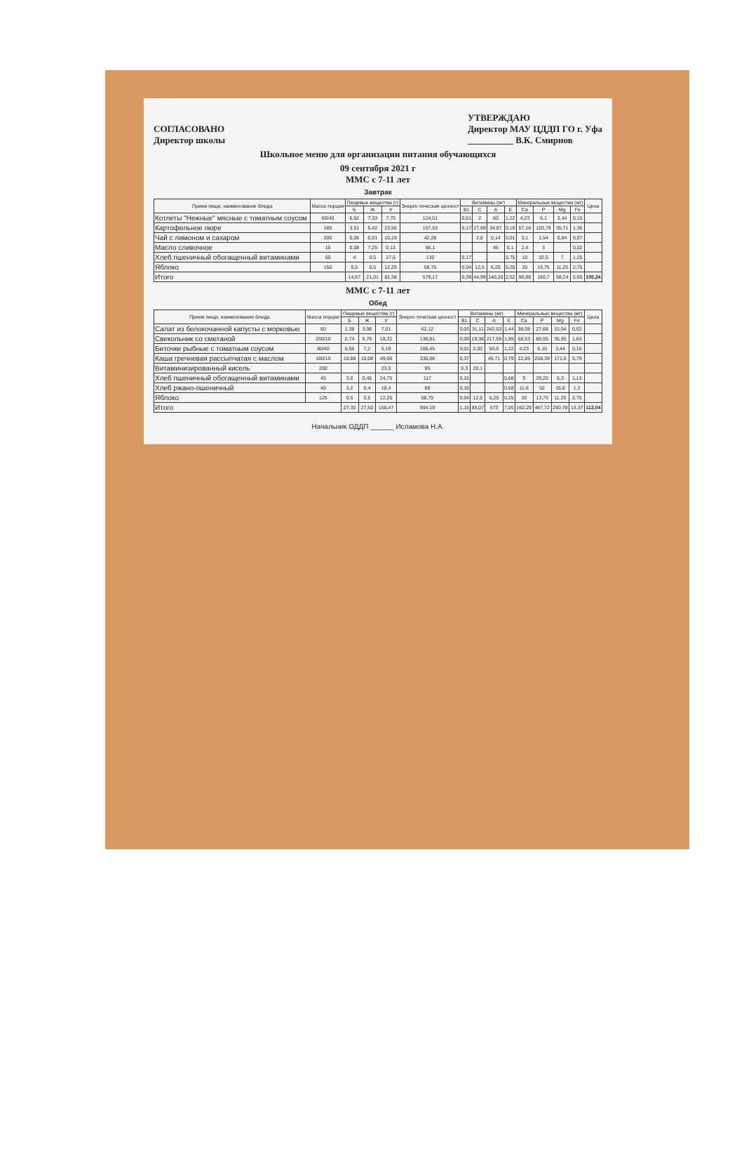СОГЛАСОВАНО
Директор школы
УТВЕРЖДАЮ
Директор МАУ ЦДДП ГО г. Уфа
__________ В.К. Смирнов
Школьное меню для организации питания обучающихся
09 сентября 2021 г
ММС с 7-11 лет
Завтрак
| Прием пищи, наименование блюда | Масса порции | Пищевые вещества (г) | | | Энерге-тическая ценност | Витамины (мг) | | | | Минеральные вещества (мг) | | | | Цена |
| --- | --- | --- | --- | --- | --- | --- | --- | --- | --- | --- | --- | --- | --- | --- |
| | | Б | Ж | У | | В1 | С | А | Е | Ca | P | Mg | Fe | |
| Котлеты "Нежные" мясные с томатным соусом | 60/40 | 6,52 | 7,33 | 7,75 | 124,51 | 0,01 | 2 | 60 | 1,22 | 4,23 | 6,1 | 3,44 | 0,15 | |
| Картофельное пюре | 180 | 3,51 | 5,42 | 23,56 | 157,53 | 0,17 | 27,69 | 34,87 | 0,19 | 57,16 | 103,79 | 35,71 | 1,36 | |
| Чай с лимоном и сахаром | 200 | 0,06 | 0,01 | 10,19 | 42,28 | | 2,8 | 0,14 | 0,01 | 3,1 | 1,54 | 0,84 | 0,07 | |
| Масло сливочное | 15 | 0,08 | 7,25 | 0,13 | 66,1 | | | 45 | 0,1 | 2,4 | 3 | | 0,02 | |
| Хлеб пшеничный обогащенный витаминами | 50 | 4 | 0,5 | 27,5 | 130 | 0,17 | | | 0,75 | 10 | 32,5 | 7 | 1,25 | |
| Яблоко | 150 | 0,5 | 0,5 | 12,25 | 58,75 | 0,04 | 12,5 | 6,25 | 0,25 | 20 | 13,75 | 11,25 | 2,75 | |
| Итого | | 14,67 | 21,01 | 81,38 | 579,17 | 0,39 | 44,99 | 146,26 | 2,52 | 96,89 | 160,7 | 58,24 | 5,60 | 105,24 |
ММС с 7-11 лет
Обед
| Прием пищи, наименование блюда | Масса порции | Пищевые вещества (г) | | | Энерге-тическая ценност | Витамины (мг) | | | | Минеральные вещества (мг) | | | | Цена |
| --- | --- | --- | --- | --- | --- | --- | --- | --- | --- | --- | --- | --- | --- | --- |
| | | Б | Ж | У | | В1 | С | А | Е | Ca | P | Mg | Fe | |
| Салат из белокочанной капусты с морковью | 60 | 1,38 | 3,08 | 7,01 | 62,12 | 0,03 | 31,11 | 242,03 | 1,44 | 38,08 | 27,68 | 15,54 | 0,52 | |
| Свекольник со сметаной | 250/10 | 2,74 | 5,79 | 18,31 | 136,81 | 0,09 | 19,36 | 217,59 | 1,99 | 56,53 | 80,55 | 35,85 | 1,83 | |
| Биточки рыбные с томатным соусом | 60/40 | 5,05 | 7,2 | 5,19 | 106,45 | 0,01 | 2,00 | 60,0 | 1,22 | 4,23 | 6,10 | 3,44 | 0,15 | |
| Каша гречневая рассыпчатая с маслом | 180/10 | 10,88 | 10,08 | 49,06 | 330,06 | 0,37 | | 46,71 | 0,79 | 22,85 | 258,39 | 171,6 | 5,79 | |
| Витаминизированный кисель | 200 | | | 23,5 | 95 | 0,3 | 20,1 | | | | | | | |
| Хлеб пшеничный обогащенный витаминами | 45 | 3,6 | 0,45 | 24,75 | 117 | 0,15 | | | 0,68 | 9 | 29,25 | 6,3 | 1,13 | |
| Хлеб ржано-пшеничный | 40 | 3,2 | 0,4 | 18,4 | 88 | 0,16 | | | 0,68 | 11,6 | 52 | 16,8 | 1,2 | |
| Яблоко | 125 | 0,5 | 0,5 | 12,25 | 58,75 | 0,04 | 12,5 | 6,25 | 0,25 | 20 | 13,75 | 11,25 | 2,75 | |
| Итого | | 27,35 | 27,50 | 158,47 | 994,19 | 1,15 | 85,07 | 573 | 7,05 | 162,29 | 467,72 | 260,78 | 13,37 | 112,04 |
Начальник ОДДП ______ Исламова Н.А.